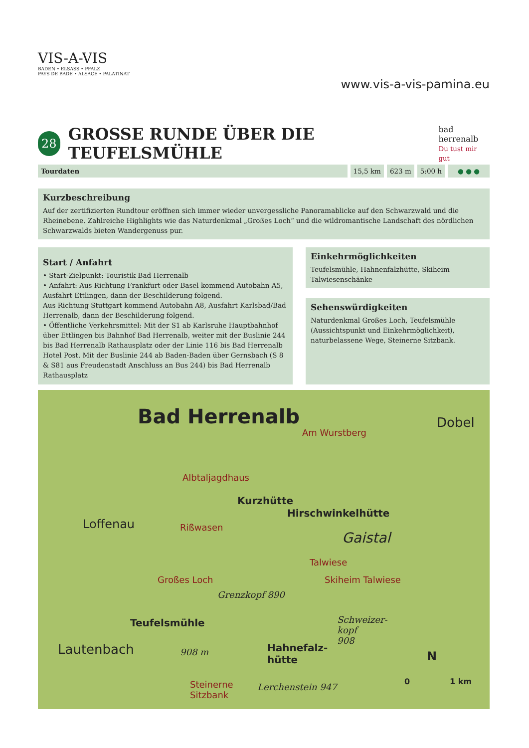VIS-A-VIS
BADEN • ELSASS • PFALZ
PAYS DE BADE • ALSACE • PALATINAT
www.vis-a-vis-pamina.eu
28
GROSSE RUNDE ÜBER DIE TEUFELSMÜHLE
bad herrenalb
Du tust mir gut
Tourdaten 15,5 km 623 m 5:00 h ● ● ●
Kurzbeschreibung
Auf der zertifizierten Rundtour eröffnen sich immer wieder unvergessliche Panoramablicke auf den Schwarzwald und die Rheinebene. Zahlreiche Highlights wie das Naturdenkmal „Großes Loch“ und die wildromantische Landschaft des nördlichen Schwarzwalds bieten Wandergenuss pur.
Start / Anfahrt
• Start-Zielpunkt: Touristik Bad Herrenalb
• Anfahrt: Aus Richtung Frankfurt oder Basel kommend Autobahn A5, Ausfahrt Ettlingen, dann der Beschilderung folgend.
Aus Richtung Stuttgart kommend Autobahn A8, Ausfahrt Karlsbad/Bad Herrenalb, dann der Beschilderung folgend.
• Öffentliche Verkehrsmittel: Mit der S1 ab Karlsruhe Hauptbahnhof über Ettlingen bis Bahnhof Bad Herrenalb, weiter mit der Buslinie 244 bis Bad Herrenalb Rathausplatz oder der Linie 116 bis Bad Herrenalb Hotel Post. Mit der Buslinie 244 ab Baden-Baden über Gernsbach (S 8 & S81 aus Freudenstadt Anschluss an Bus 244) bis Bad Herrenalb Rathausplatz
Einkehrmöglichkeiten
Teufelsmühle, Hahnenfalzhütte, Skiheim Talwiesenschänke
Sehenswürdigkeiten
Naturdenkmal Großes Loch, Teufelsmühle (Aussichtspunkt und Einkehrmöglichkeit), naturbelassene Wege, Steinerne Sitzbank.
Bad Herrenalb Dobel
Am Wurstberg
Albtaljagdhaus
Kurzhütte
Hirschwinkelhütte
Loffenau Rißwasen
Gaistal
Talwiese
Großes Loch Skiheim Talwiese
Grenzkopf 890
Teufelsmühle Schweizer-
kopf
908
Lautenbach 908 m Hahnefalz-
hütte N
Steinerne
Sitzbank
Lerchenstein 947
0 1 km